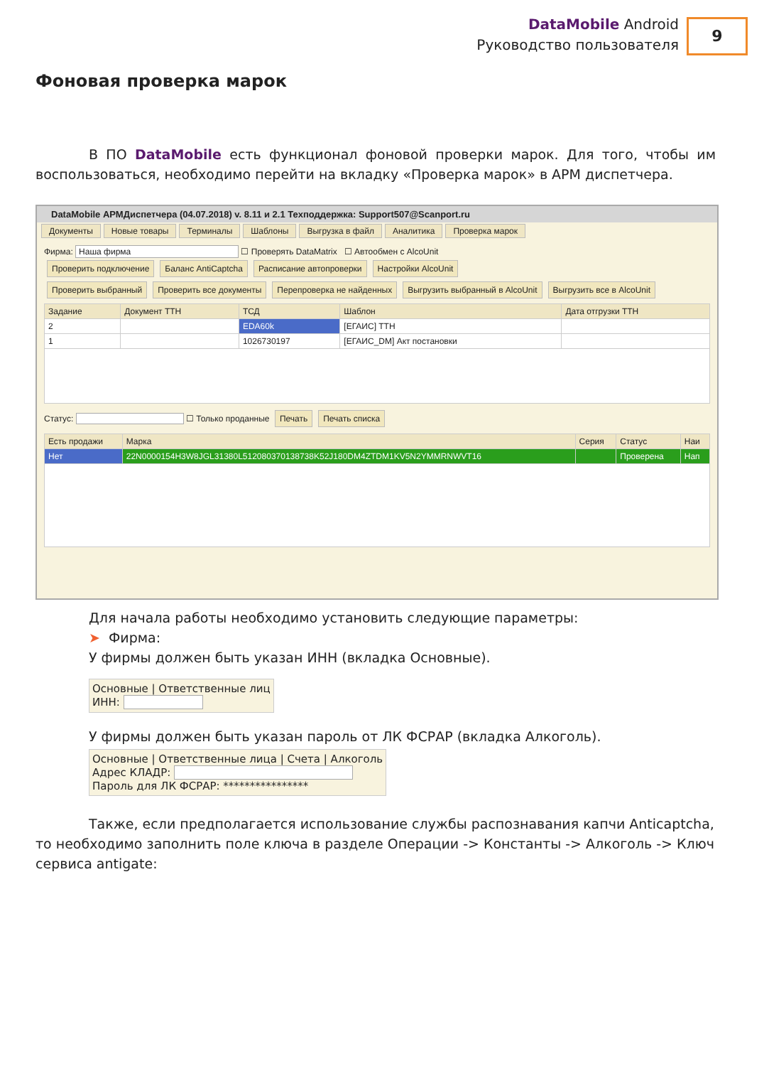DataMobile Android
Руководство пользователя
9
Фоновая проверка марок
В ПО DataMobile есть функционал фоновой проверки марок. Для того, чтобы им воспользоваться, необходимо перейти на вкладку «Проверка марок» в АРМ диспетчера.
DataMobile АРМДиспетчера (04.07.2018) v. 8.11 и 2.1 Техподдержка: Support507@Scanport.ru
Документы Новые товары Терминалы Шаблоны Выгрузка в файл Аналитика Проверка марок
Фирма: Наша фирма ☐ Проверять DataMatrix ☐ Автообмен с AlcoUnit
Проверить подключение Баланс AntiCaptcha Расписание автопроверки Настройки AlcoUnit
Проверить выбранный Проверить все документы Перепроверка не найденных Выгрузить выбранный в AlcoUnit Выгрузить все в AlcoUnit
| Задание | Документ ТТН | ТСД | Шаблон | Дата отгрузки ТТН |
| --- | --- | --- | --- | --- |
| 2 | | EDA60k | [ЕГАИС] ТТН | |
| 1 | | 1026730197 | [ЕГАИС_DM] Акт постановки | |
Статус: ☐ Только проданные Печать Печать списка
| Есть продажи | Марка | Серия | Статус | Наи |
| --- | --- | --- | --- | --- |
| Нет | 22N0000154H3W8JGL31380L512080370138738K52J180DM4ZTDM1KV5N2YMMRNWVT16 | | Проверена | Нап |
Для начала работы необходимо установить следующие параметры:
➤ Фирма:
У фирмы должен быть указан ИНН (вкладка Основные).
Основные | Ответственные лиц
ИНН:
У фирмы должен быть указан пароль от ЛК ФСРАР (вкладка Алкоголь).
Основные | Ответственные лица | Счета | Алкоголь
Адрес КЛАДР:
Пароль для ЛК ФСРАР: ****************
Также, если предполагается использование службы распознавания капчи Anticaptcha, то необходимо заполнить поле ключа в разделе Операции -> Константы -> Алкоголь -> Ключ сервиса antigate: